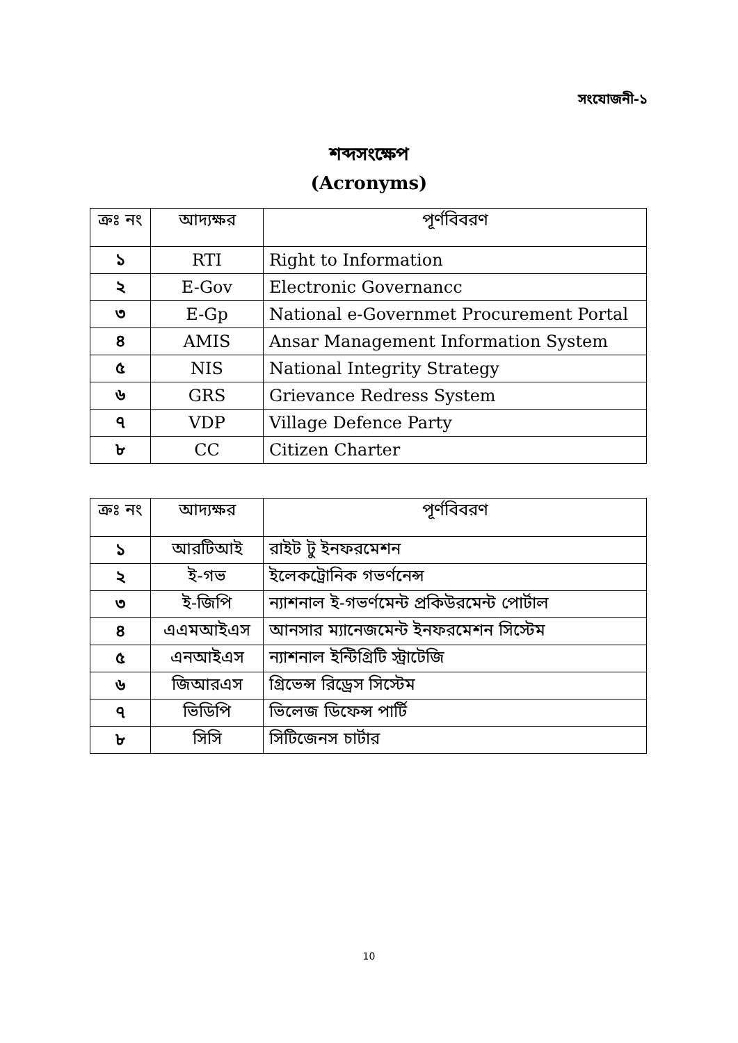সংযোজনী-১
শব্দসংক্ষেপ
(Acronyms)
| ক্রঃ নং | আদ্যক্ষর | পূর্ণবিবরণ |
| --- | --- | --- |
| ১ | RTI | Right to Information |
| ২ | E-Gov | Electronic Governancc |
| ৩ | E-Gp | National e-Governmet Procurement Portal |
| ৪ | AMIS | Ansar Management Information System |
| ৫ | NIS | National Integrity Strategy |
| ৬ | GRS | Grievance Redress System |
| ৭ | VDP | Village Defence Party |
| ৮ | CC | Citizen Charter |
| ক্রঃ নং | আদ্যক্ষর | পূর্ণবিবরণ |
| --- | --- | --- |
| ১ | আরটিআই | রাইট টু ইনফরমেশন |
| ২ | ই-গভ | ইলেকট্রোনিক গভর্ণনেন্স |
| ৩ | ই-জিপি | ন্যাশনাল ই-গভর্ণমেন্ট প্রকিউরমেন্ট পোর্টাল |
| ৪ | এএমআইএস | আনসার ম্যানেজমেন্ট ইনফরমেশন সিস্টেম |
| ৫ | এনআইএস | ন্যাশনাল ইন্টিগ্রিটি স্ট্রাটেজি |
| ৬ | জিআরএস | গ্রিভেন্স রিড্রেস সিস্টেম |
| ৭ | ভিডিপি | ভিলেজ ডিফেন্স পার্টি |
| ৮ | সিসি | সিটিজেনস চার্টার |
10